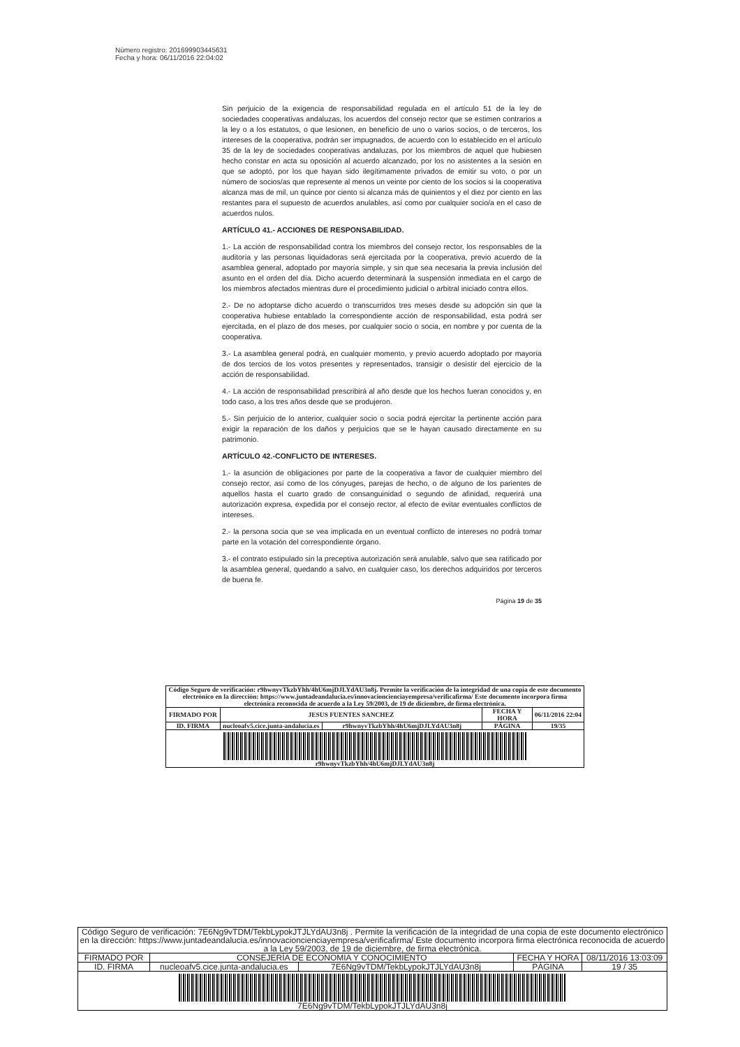Número registro: 201699903445631
Fecha y hora: 06/11/2016 22:04:02
Sin perjuicio de la exigencia de responsabilidad regulada en el artículo 51 de la ley de sociedades cooperativas andaluzas, los acuerdos del consejo rector que se estimen contrarios a la ley o a los estatutos, o que lesionen, en beneficio de uno o varios socios, o de terceros, los intereses de la cooperativa, podrán ser impugnados, de acuerdo con lo establecido en el artículo 35 de la ley de sociedades cooperativas andaluzas, por los miembros de aquel que hubiesen hecho constar en acta su oposición al acuerdo alcanzado, por los no asistentes a la sesión en que se adoptó, por los que hayan sido ilegítimamente privados de emitir su voto, o por un número de socios/as que represente al menos un veinte por ciento de los socios si la cooperativa alcanza mas de mil, un quince por ciento si alcanza más de quinientos y el diez por ciento en las restantes para el supuesto de acuerdos anulables, así como por cualquier socio/a en el caso de acuerdos nulos.
ARTÍCULO 41.- ACCIONES DE RESPONSABILIDAD.
1.- La acción de responsabilidad contra los miembros del consejo rector, los responsables de la auditoría y las personas liquidadoras será ejercitada por la cooperativa, previo acuerdo de la asamblea general, adoptado por mayoría simple, y sin que sea necesaria la previa inclusión del asunto en el orden del día. Dicho acuerdo determinará la suspensión inmediata en el cargo de los miembros afectados mientras dure el procedimiento judicial o arbitral iniciado contra ellos.
2.- De no adoptarse dicho acuerdo o transcurridos tres meses desde su adopción sin que la cooperativa hubiese entablado la correspondiente acción de responsabilidad, esta podrá ser ejercitada, en el plazo de dos meses, por cualquier socio o socia, en nombre y por cuenta de la cooperativa.
3.- La asamblea general podrá, en cualquier momento, y previo acuerdo adoptado por mayoría de dos tercios de los votos presentes y representados, transigir o desistir del ejercicio de la acción de responsabilidad.
4.- La acción de responsabilidad prescribirá al año desde que los hechos fueran conocidos y, en todo caso, a los tres años desde que se produjeron.
5.- Sin perjuicio de lo anterior, cualquier socio o socia podrá ejercitar la pertinente acción para exigir la reparación de los daños y perjuicios que se le hayan causado directamente en su patrimonio.
ARTÍCULO 42.-CONFLICTO DE INTERESES.
1.- la asunción de obligaciones por parte de la cooperativa a favor de cualquier miembro del consejo rector, así como de los cónyuges, parejas de hecho, o de alguno de los parientes de aquellos hasta el cuarto grado de consanguinidad o segundo de afinidad, requerirá una autorización expresa, expedida por el consejo rector, al efecto de evitar eventuales conflictos de intereses.
2.- la persona socia que se vea implicada en un eventual conflicto de intereses no podrá tomar parte en la votación del correspondiente órgano.
3.- el contrato estipulado sin la preceptiva autorización será anulable, salvo que sea ratificado por la asamblea general, quedando a salvo, en cualquier caso, los derechos adquiridos por terceros de buena fe.
Página 19 de 35
| Código Seguro de verificación: r9hwnyvTkzbYhh/4hU6mjDJLYdAU3n8j. Permite la verificación de la integridad de una copia de este documento electrónico en la dirección: https://www.juntadeandalucia.es/innovacioncienciayempresa/verificafirma/ Este documento incorpora firma electrónica reconocida de acuerdo a la Ley 59/2003, de 19 de diciembre, de firma electrónica. | | | | |
| FIRMADO POR | JESUS FUENTES SANCHEZ | | FECHA Y HORA | 06/11/2016 22:04 |
| ID. FIRMA | nucleoafv5.cice.junta-andalucia.es | r9hwnyvTkzbYhh/4hU6mjDJLYdAU3n8j | PÁGINA | 19/35 |
| r9hwnyvTkzbYhh/4hU6mjDJLYdAU3n8j | | | | |
| Código Seguro de verificación: 7E6Ng9vTDM/TekbLypokJTJLYdAU3n8j . Permite la verificación de la integridad de una copia de este documento electrónico en la dirección: https://www.juntadeandalucia.es/innovacioncienciayempresa/verificafirma/ Este documento incorpora firma electrónica reconocida de acuerdo a la Ley 59/2003, de 19 de diciembre, de firma electrónica. | | | | |
| FIRMADO POR | CONSEJERÍA DE ECONOMIA Y CONOCIMIENTO | | FECHA Y HORA | 08/11/2016 13:03:09 |
| ID. FIRMA | nucleoafv5.cice.junta-andalucia.es | 7E6Ng9vTDM/TekbLypokJTJLYdAU3n8j | PÁGINA | 19 / 35 |
| 7E6Ng9vTDM/TekbLypokJTJLYdAU3n8j | | | | |